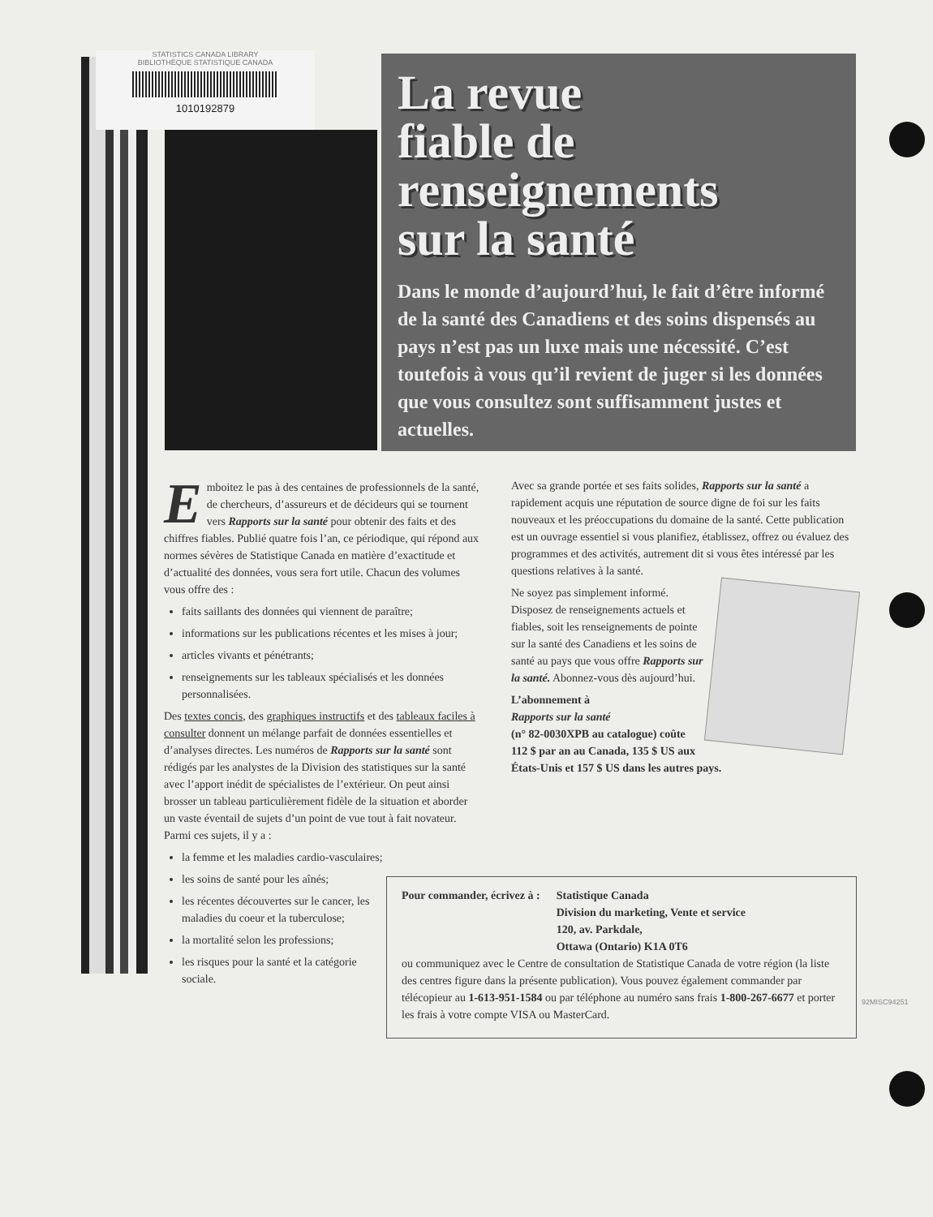STATISTICS CANADA LIBRARY
BIBLIOTHÈQUE STATISTIQUE CANADA
1010192879
La revue
fiable de
renseignements
sur la santé
Dans le monde d’aujourd’hui, le fait d’être informé de la santé des Canadiens et des soins dispensés au pays n’est pas un luxe mais une nécessité. C’est toutefois à vous qu’il revient de juger si les données que vous consultez sont suffisamment justes et actuelles.
Emboitez le pas à des centaines de professionnels de la santé, de chercheurs, d’assureurs et de décideurs qui se tournent vers Rapports sur la santé pour obtenir des faits et des chiffres fiables. Publié quatre fois l’an, ce périodique, qui répond aux normes sévères de Statistique Canada en matière d’exactitude et d’actualité des données, vous sera fort utile. Chacun des volumes vous offre des :
faits saillants des données qui viennent de paraître;
informations sur les publications récentes et les mises à jour;
articles vivants et pénétrants;
renseignements sur les tableaux spécialisés et les données personnalisées.
Des textes concis, des graphiques instructifs et des tableaux faciles à consulter donnent un mélange parfait de données essentielles et d’analyses directes. Les numéros de Rapports sur la santé sont rédigés par les analystes de la Division des statistiques sur la santé avec l’apport inédit de spécialistes de l’extérieur. On peut ainsi brosser un tableau particulièrement fidèle de la situation et aborder un vaste éventail de sujets d’un point de vue tout à fait novateur. Parmi ces sujets, il y a :
la femme et les maladies cardio-vasculaires;
les soins de santé pour les aînés;
les récentes découvertes sur le cancer, les maladies du coeur et la tuberculose;
la mortalité selon les professions;
les risques pour la santé et la catégorie sociale.
Avec sa grande portée et ses faits solides, Rapports sur la santé a rapidement acquis une réputation de source digne de foi sur les faits nouveaux et les préoccupations du domaine de la santé. Cette publication est un ouvrage essentiel si vous planifiez, établissez, offrez ou évaluez des programmes et des activités, autrement dit si vous êtes intéressé par les questions relatives à la santé.
Ne soyez pas simplement informé. Disposez de renseignements actuels et fiables, soit les renseignements de pointe sur la santé des Canadiens et les soins de santé au pays que vous offre Rapports sur la santé. Abonnez-vous dès aujourd’hui.
L’abonnement à
Rapports sur la santé
(n° 82-0030XPB au catalogue) coûte 112 $ par an au Canada, 135 $ US aux États-Unis et 157 $ US dans les autres pays.
| Pour commander, écrivez à : | Statistique Canada Division du marketing, Vente et service 120, av. Parkdale, Ottawa (Ontario) K1A 0T6 |
ou communiquez avec le Centre de consultation de Statistique Canada de votre région (la liste des centres figure dans la présente publication). Vous pouvez également commander par télécopieur au 1-613-951-1584 ou par téléphone au numéro sans frais 1-800-267-6677 et porter les frais à votre compte VISA ou MasterCard.
92MISC94251